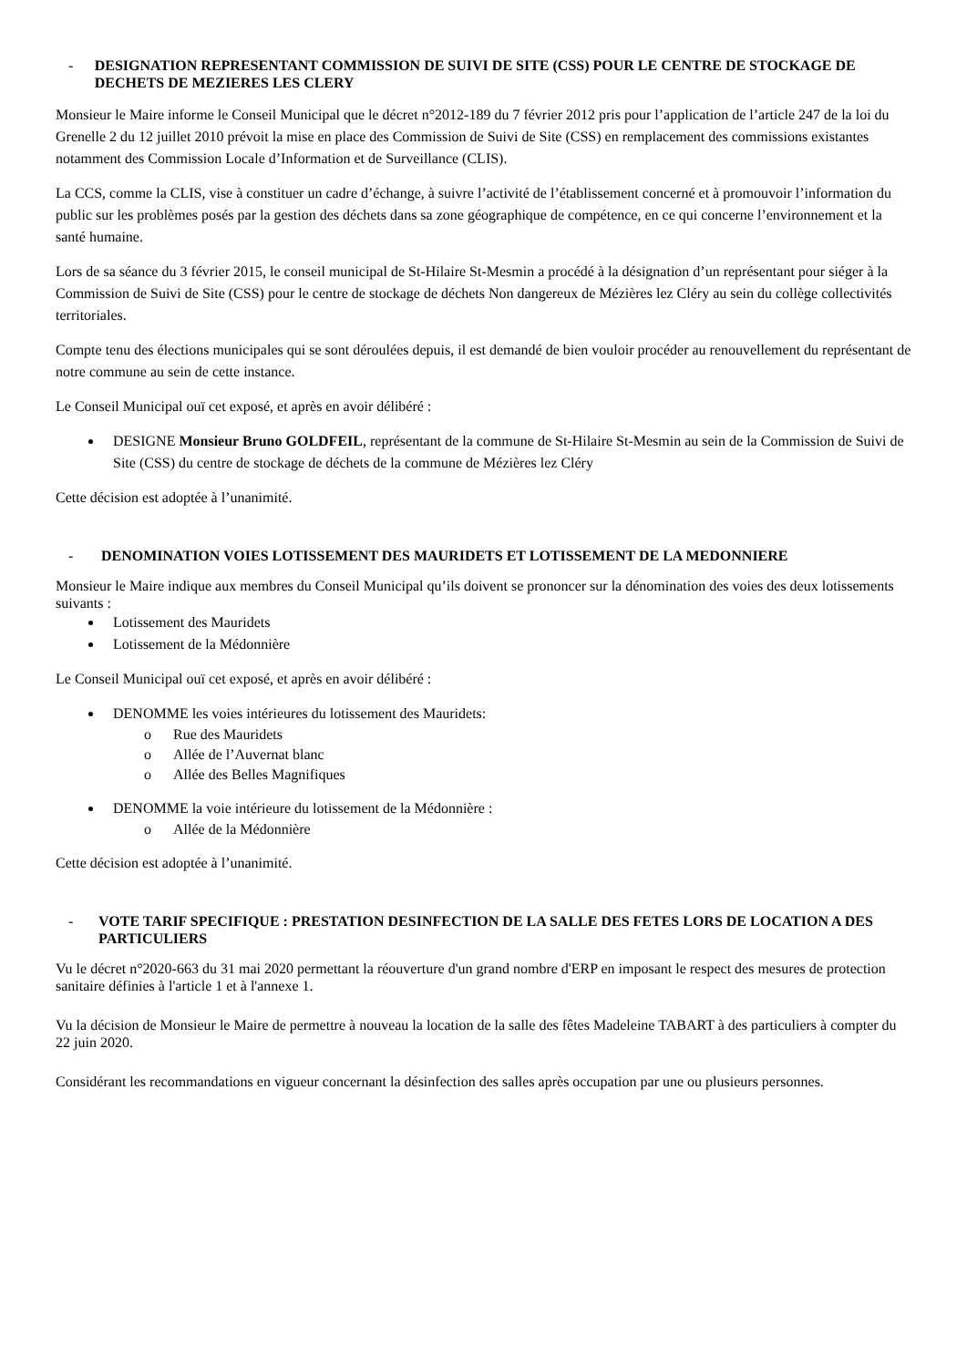- DESIGNATION REPRESENTANT COMMISSION DE SUIVI DE SITE (CSS) POUR LE CENTRE DE STOCKAGE DE DECHETS DE MEZIERES LES CLERY
Monsieur le Maire informe le Conseil Municipal que le décret n°2012-189 du 7 février 2012 pris pour l’application de l’article 247 de la loi du Grenelle 2 du 12 juillet 2010 prévoit la mise en place des Commission de Suivi de Site (CSS) en remplacement des commissions existantes notamment des Commission Locale d’Information et de Surveillance (CLIS).
La CCS, comme la CLIS, vise à constituer un cadre d’échange, à suivre l’activité de l’établissement concerné et à promouvoir l’information du public sur les problèmes posés par la gestion des déchets dans sa zone géographique de compétence, en ce qui concerne l’environnement et la santé humaine.
Lors de sa séance du 3 février 2015, le conseil municipal de St-Hilaire St-Mesmin a procédé à la désignation d’un représentant pour siéger à la Commission de Suivi de Site (CSS) pour le centre de stockage de déchets Non dangereux de Mézières lez Cléry au sein du collège collectivités territoriales.
Compte tenu des élections municipales qui se sont déroulées depuis, il est demandé de bien vouloir procéder au renouvellement du représentant de notre commune au sein de cette instance.
Le Conseil Municipal ouï cet exposé, et après en avoir délibéré :
DESIGNE Monsieur Bruno GOLDFEIL, représentant de la commune de St-Hilaire St-Mesmin au sein de la Commission de Suivi de Site (CSS) du centre de stockage de déchets de la commune de Mézières lez Cléry
Cette décision est adoptée à l’unanimité.
- DENOMINATION VOIES LOTISSEMENT DES MAURIDETS ET LOTISSEMENT DE LA MEDONNIERE
Monsieur le Maire indique aux membres du Conseil Municipal qu’ils doivent se prononcer sur la dénomination des voies des deux lotissements suivants :
Lotissement des Mauridets
Lotissement de la Médonnière
Le Conseil Municipal ouï cet exposé, et après en avoir délibéré :
DENOMME les voies intérieures du lotissement des Mauridets:
Rue des Mauridets
Allée de l’Auvernat blanc
Allée des Belles Magnifiques
DENOMME la voie intérieure du lotissement de la Médonnière :
Allée de la Médonnière
Cette décision est adoptée à l’unanimité.
- VOTE TARIF SPECIFIQUE : PRESTATION DESINFECTION DE LA SALLE DES FETES LORS DE LOCATION A DES PARTICULIERS
Vu le décret n°2020-663 du 31 mai 2020 permettant la réouverture d'un grand nombre d'ERP en imposant le respect des mesures de protection sanitaire définies à l'article 1 et à l'annexe 1.
Vu la décision de Monsieur le Maire de permettre à nouveau la location de la salle des fêtes Madeleine TABART à des particuliers à compter du 22 juin 2020.
Considérant les recommandations en vigueur concernant la désinfection des salles après occupation par une ou plusieurs personnes.